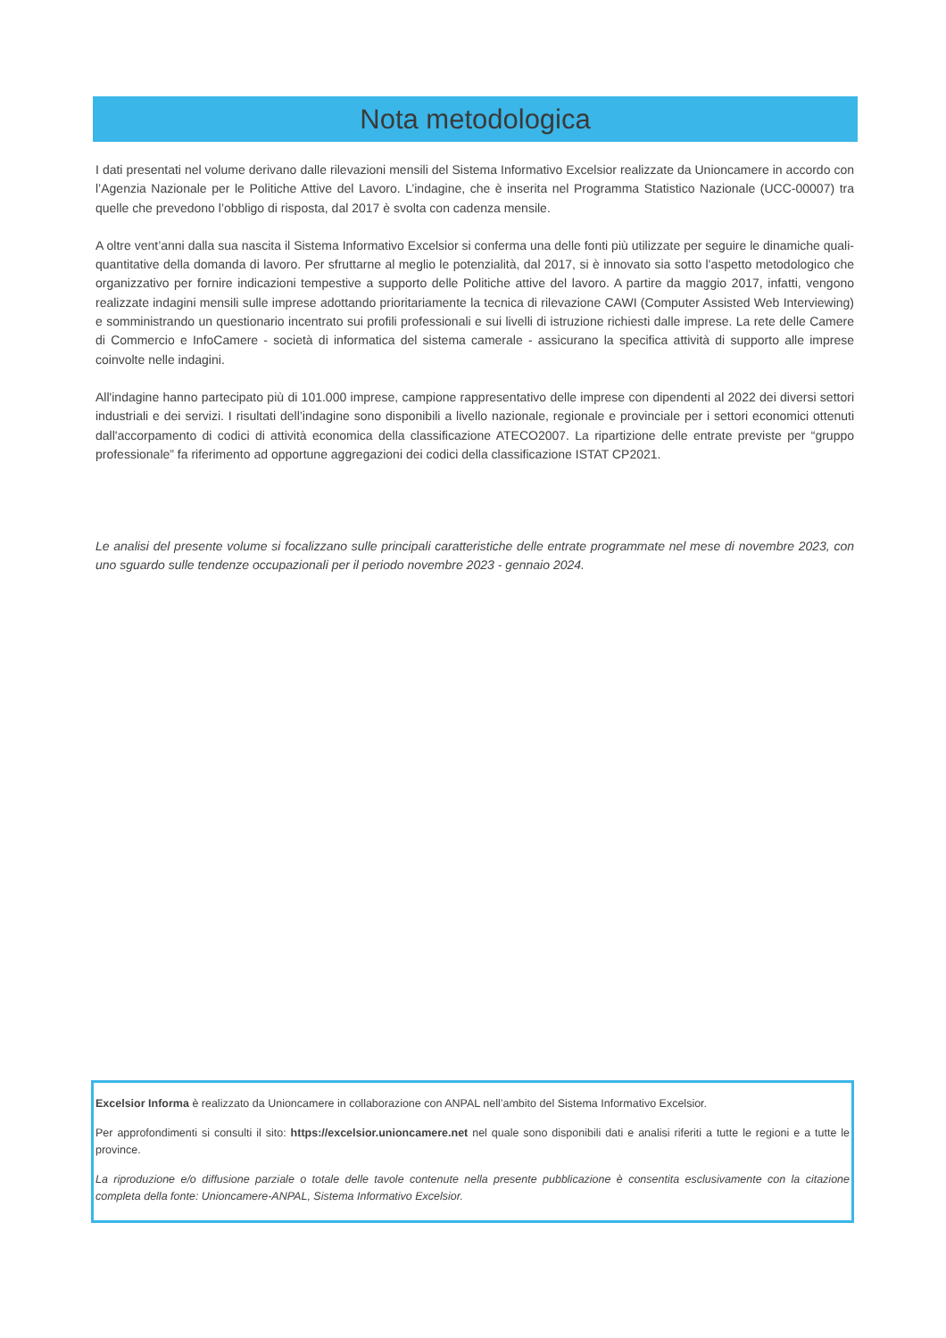Nota metodologica
I dati presentati nel volume derivano dalle rilevazioni mensili del Sistema Informativo Excelsior realizzate da Unioncamere in accordo con l’Agenzia Nazionale per le Politiche Attive del Lavoro. L’indagine, che è inserita nel Programma Statistico Nazionale (UCC-00007) tra quelle che prevedono l’obbligo di risposta, dal 2017 è svolta con cadenza mensile.
A oltre vent’anni dalla sua nascita il Sistema Informativo Excelsior si conferma una delle fonti più utilizzate per seguire le dinamiche quali-quantitative della domanda di lavoro. Per sfruttarne al meglio le potenzialità, dal 2017, si è innovato sia sotto l'aspetto metodologico che organizzativo per fornire indicazioni tempestive a supporto delle Politiche attive del lavoro. A partire da maggio 2017, infatti, vengono realizzate indagini mensili sulle imprese adottando prioritariamente la tecnica di rilevazione CAWI (Computer Assisted Web Interviewing) e somministrando un questionario incentrato sui profili professionali e sui livelli di istruzione richiesti dalle imprese. La rete delle Camere di Commercio e InfoCamere - società di informatica del sistema camerale - assicurano la specifica attività di supporto alle imprese coinvolte nelle indagini.
All'indagine hanno partecipato più di 101.000 imprese, campione rappresentativo delle imprese con dipendenti al 2022 dei diversi settori industriali e dei servizi. I risultati dell’indagine sono disponibili a livello nazionale, regionale e provinciale per i settori economici ottenuti dall'accorpamento di codici di attività economica della classificazione ATECO2007. La ripartizione delle entrate previste per “gruppo professionale” fa riferimento ad opportune aggregazioni dei codici della classificazione ISTAT CP2021.
Le analisi del presente volume si focalizzano sulle principali caratteristiche delle entrate programmate nel mese di novembre 2023, con uno sguardo sulle tendenze occupazionali per il periodo novembre 2023 - gennaio 2024.
Excelsior Informa è realizzato da Unioncamere in collaborazione con ANPAL nell’ambito del Sistema Informativo Excelsior.
Per approfondimenti si consulti il sito: https://excelsior.unioncamere.net nel quale sono disponibili dati e analisi riferiti a tutte le regioni e a tutte le province.
La riproduzione e/o diffusione parziale o totale delle tavole contenute nella presente pubblicazione è consentita esclusivamente con la citazione completa della fonte: Unioncamere-ANPAL, Sistema Informativo Excelsior.